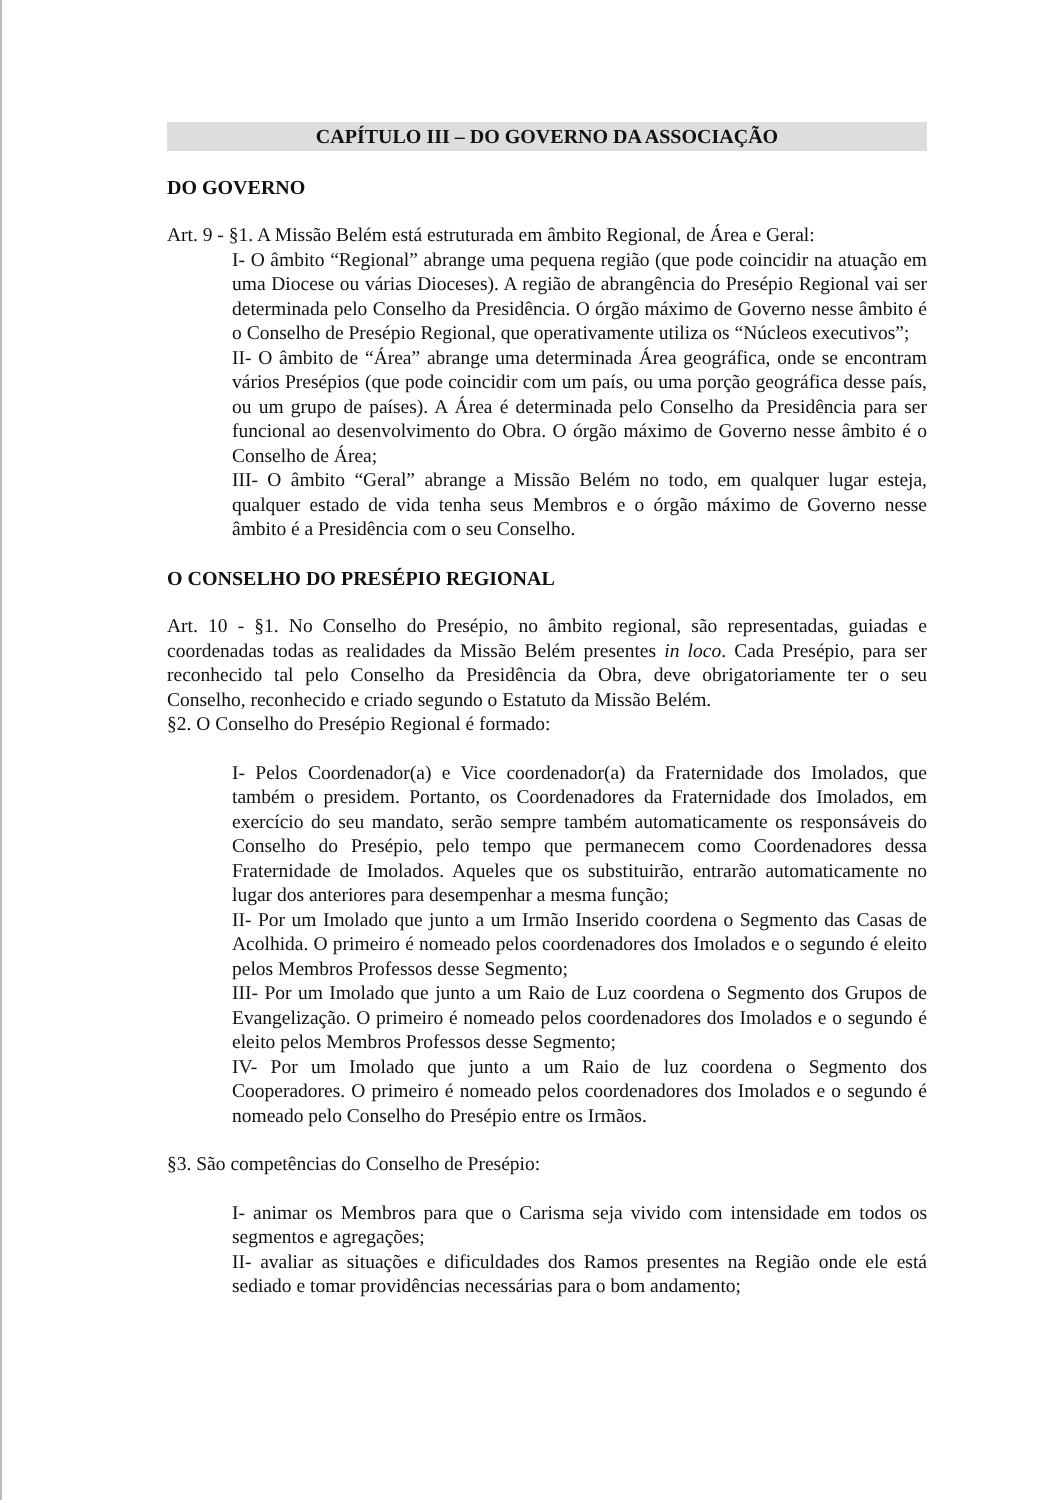CAPÍTULO III – DO GOVERNO DA ASSOCIAÇÃO
DO GOVERNO
Art. 9 - §1. A Missão Belém está estruturada em âmbito Regional, de Área e Geral:
I- O âmbito “Regional” abrange uma pequena região (que pode coincidir na atuação em uma Diocese ou várias Dioceses). A região de abrangência do Presépio Regional vai ser determinada pelo Conselho da Presidência. O órgão máximo de Governo nesse âmbito é o Conselho de Presépio Regional, que operativamente utiliza os “Núcleos executivos”;
II- O âmbito de “Área” abrange uma determinada Área geográfica, onde se encontram vários Presépios (que pode coincidir com um país, ou uma porção geográfica desse país, ou um grupo de países). A Área é determinada pelo Conselho da Presidência para ser funcional ao desenvolvimento do Obra. O órgão máximo de Governo nesse âmbito é o Conselho de Área;
III- O âmbito “Geral” abrange a Missão Belém no todo, em qualquer lugar esteja, qualquer estado de vida tenha seus Membros e o órgão máximo de Governo nesse âmbito é a Presidência com o seu Conselho.
O CONSELHO DO PRESÉPIO REGIONAL
Art. 10 - §1. No Conselho do Presépio, no âmbito regional, são representadas, guiadas e coordenadas todas as realidades da Missão Belém presentes in loco. Cada Presépio, para ser reconhecido tal pelo Conselho da Presidência da Obra, deve obrigatoriamente ter o seu Conselho, reconhecido e criado segundo o Estatuto da Missão Belém.
§2. O Conselho do Presépio Regional é formado:
I- Pelos Coordenador(a) e Vice coordenador(a) da Fraternidade dos Imolados, que também o presidem. Portanto, os Coordenadores da Fraternidade dos Imolados, em exercício do seu mandato, serão sempre também automaticamente os responsáveis do Conselho do Presépio, pelo tempo que permanecem como Coordenadores dessa Fraternidade de Imolados. Aqueles que os substituirão, entrarão automaticamente no lugar dos anteriores para desempenhar a mesma função;
II- Por um Imolado que junto a um Irmão Inserido coordena o Segmento das Casas de Acolhida. O primeiro é nomeado pelos coordenadores dos Imolados e o segundo é eleito pelos Membros Professos desse Segmento;
III- Por um Imolado que junto a um Raio de Luz coordena o Segmento dos Grupos de Evangelização. O primeiro é nomeado pelos coordenadores dos Imolados e o segundo é eleito pelos Membros Professos desse Segmento;
IV- Por um Imolado que junto a um Raio de luz coordena o Segmento dos Cooperadores. O primeiro é nomeado pelos coordenadores dos Imolados e o segundo é nomeado pelo Conselho do Presépio entre os Irmãos.
§3. São competências do Conselho de Presépio:
I- animar os Membros para que o Carisma seja vivido com intensidade em todos os segmentos e agregações;
II- avaliar as situações e dificuldades dos Ramos presentes na Região onde ele está sediado e tomar providências necessárias para o bom andamento;
​